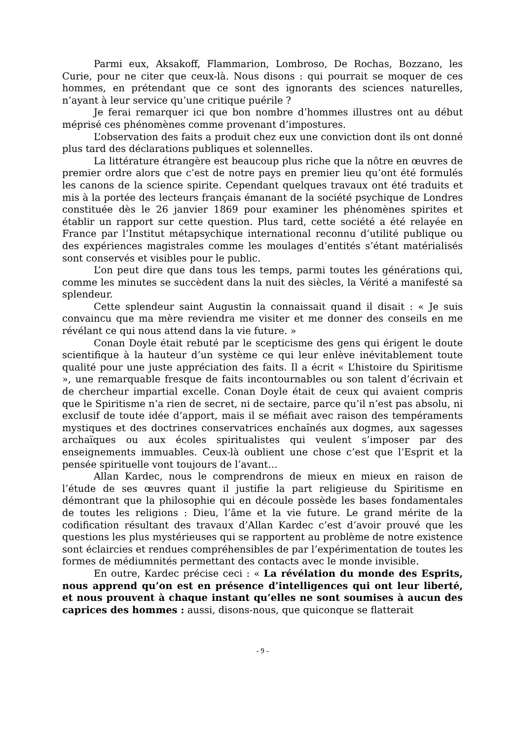Parmi eux, Aksakoff, Flammarion, Lombroso, De Rochas, Bozzano, les Curie, pour ne citer que ceux-là. Nous disons : qui pourrait se moquer de ces hommes, en prétendant que ce sont des ignorants des sciences naturelles, n’ayant à leur service qu’une critique puérile ?
Je ferai remarquer ici que bon nombre d’hommes illustres ont au début méprisé ces phénomènes comme provenant d’impostures.
L’observation des faits a produit chez eux une conviction dont ils ont donné plus tard des déclarations publiques et solennelles.
La littérature étrangère est beaucoup plus riche que la nôtre en œuvres de premier ordre alors que c’est de notre pays en premier lieu qu’ont été formulés les canons de la science spirite. Cependant quelques travaux ont été traduits et mis à la portée des lecteurs français émanant de la société psychique de Londres constituée dès le 26 janvier 1869 pour examiner les phénomènes spirites et établir un rapport sur cette question. Plus tard, cette société a été relayée en France par l’Institut métapsychique international reconnu d’utilité publique ou des expériences magistrales comme les moulages d’entités s’étant matérialisés sont conservés et visibles pour le public.
L’on peut dire que dans tous les temps, parmi toutes les générations qui, comme les minutes se succèdent dans la nuit des siècles, la Vérité a manifesté sa splendeur.
Cette splendeur saint Augustin la connaissait quand il disait : « Je suis convaincu que ma mère reviendra me visiter et me donner des conseils en me révélant ce qui nous attend dans la vie future. »
Conan Doyle était rebuté par le scepticisme des gens qui érigent le doute scientifique à la hauteur d’un système ce qui leur enlève inévitablement toute qualité pour une juste appréciation des faits. Il a écrit « L’histoire du Spiritisme », une remarquable fresque de faits incontournables ou son talent d’écrivain et de chercheur impartial excelle. Conan Doyle était de ceux qui avaient compris que le Spiritisme n’a rien de secret, ni de sectaire, parce qu’il n’est pas absolu, ni exclusif de toute idée d’apport, mais il se méfiait avec raison des tempéraments mystiques et des doctrines conservatrices enchaînés aux dogmes, aux sagesses archaïques ou aux écoles spiritualistes qui veulent s’imposer par des enseignements immuables. Ceux-là oublient une chose c’est que l’Esprit et la pensée spirituelle vont toujours de l’avant…
Allan Kardec, nous le comprendrons de mieux en mieux en raison de l’étude de ses œuvres quant il justifie la part religieuse du Spiritisme en démontrant que la philosophie qui en découle possède les bases fondamentales de toutes les religions : Dieu, l’âme et la vie future. Le grand mérite de la codification résultant des travaux d’Allan Kardec c’est d’avoir prouvé que les questions les plus mystérieuses qui se rapportent au problème de notre existence sont éclaircies et rendues compréhensibles de par l’expérimentation de toutes les formes de médiumnités permettant des contacts avec le monde invisible.
En outre, Kardec précise ceci : « La révélation du monde des Esprits, nous apprend qu’on est en présence d’intelligences qui ont leur liberté, et nous prouvent à chaque instant qu’elles ne sont soumises à aucun des caprices des hommes : aussi, disons-nous, que quiconque se flatterait
- 9 -